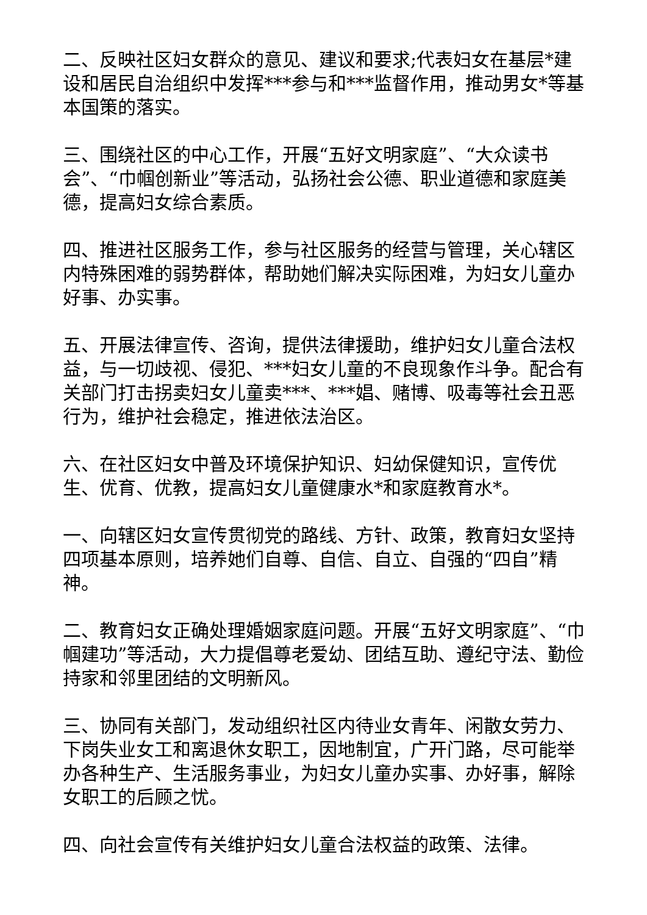二、反映社区妇女群众的意见、建议和要求;代表妇女在基层*建设和居民自治组织中发挥***参与和***监督作用，推动男女*等基本国策的落实。
三、围绕社区的中心工作，开展“五好文明家庭”、“大众读书会”、“巾帼创新业”等活动，弘扬社会公德、职业道德和家庭美德，提高妇女综合素质。
四、推进社区服务工作，参与社区服务的经营与管理，关心辖区内特殊困难的弱势群体，帮助她们解决实际困难，为妇女儿童办好事、办实事。
五、开展法律宣传、咨询，提供法律援助，维护妇女儿童合法权益，与一切歧视、侵犯、***妇女儿童的不良现象作斗争。配合有关部门打击拐卖妇女儿童卖***、***娼、赌博、吸毒等社会丑恶行为，维护社会稳定，推进依法治区。
六、在社区妇女中普及环境保护知识、妇幼保健知识，宣传优生、优育、优教，提高妇女儿童健康水*和家庭教育水*。
一、向辖区妇女宣传贯彻党的路线、方针、政策，教育妇女坚持四项基本原则，培养她们自尊、自信、自立、自强的“四自”精神。
二、教育妇女正确处理婚姻家庭问题。开展“五好文明家庭”、“巾帼建功”等活动，大力提倡尊老爱幼、团结互助、遵纪守法、勤俭持家和邻里团结的文明新风。
三、协同有关部门，发动组织社区内待业女青年、闲散女劳力、下岗失业女工和离退休女职工，因地制宜，广开门路，尽可能举办各种生产、生活服务事业，为妇女儿童办实事、办好事，解除女职工的后顾之忧。
四、向社会宣传有关维护妇女儿童合法权益的政策、法律。